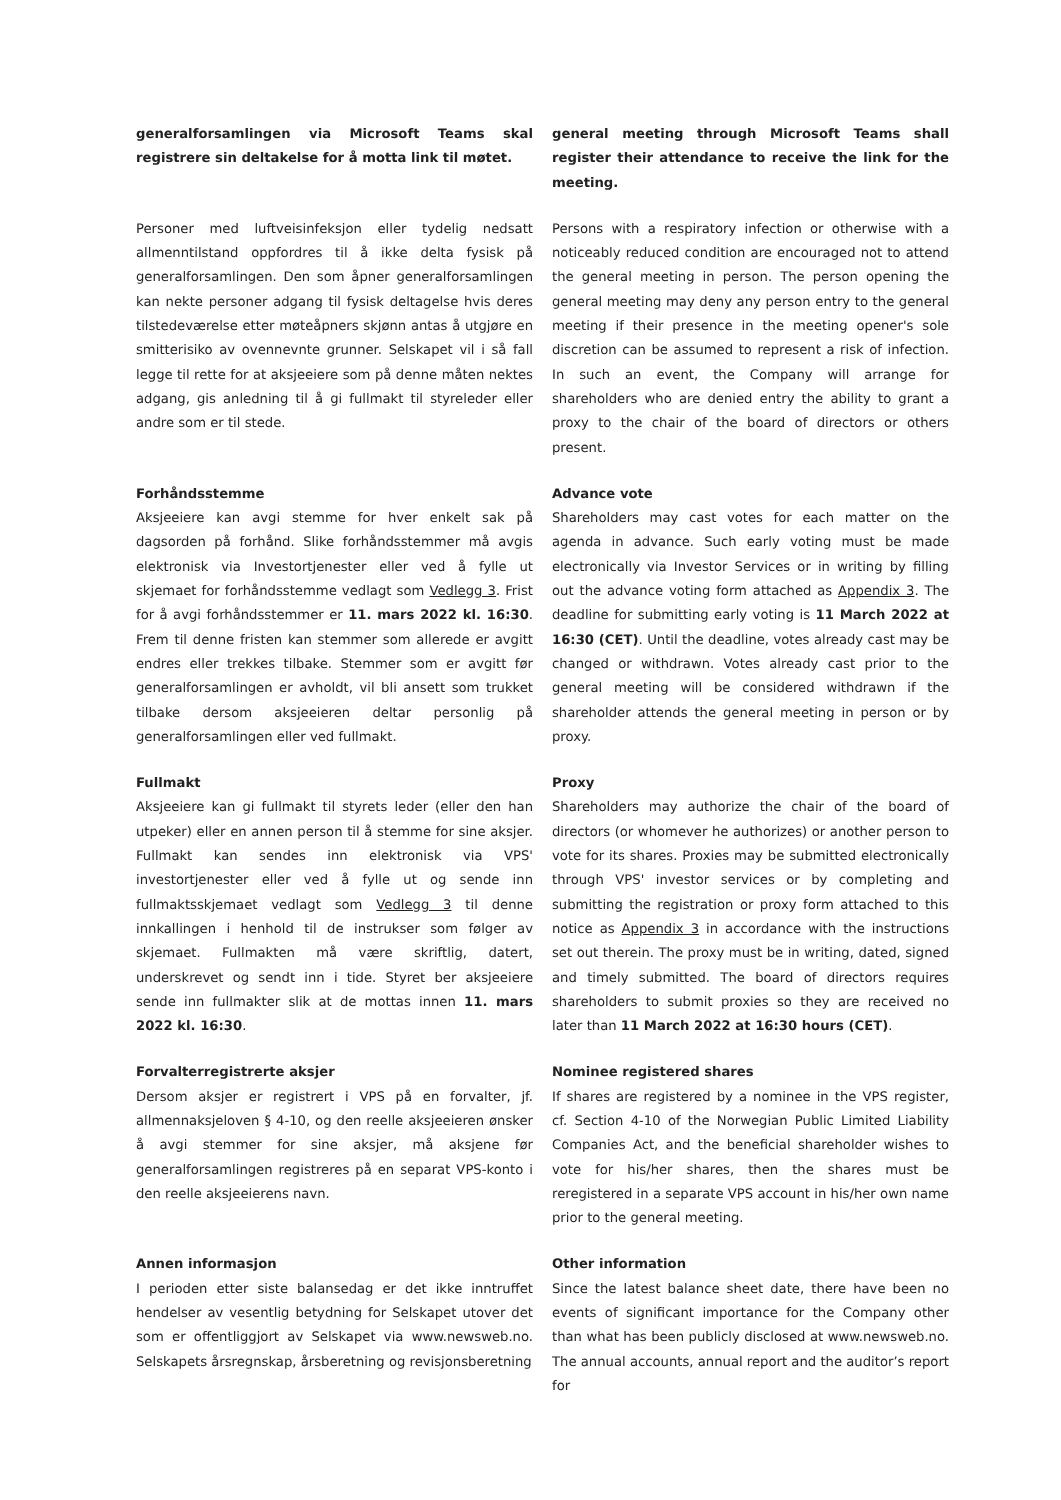generalforsamlingen via Microsoft Teams skal registrere sin deltakelse for å motta link til møtet.
general meeting through Microsoft Teams shall register their attendance to receive the link for the meeting.
Personer med luftveisinfeksjon eller tydelig nedsatt allmenntilstand oppfordres til å ikke delta fysisk på generalforsamlingen. Den som åpner generalforsamlingen kan nekte personer adgang til fysisk deltagelse hvis deres tilstedeværelse etter møteåpners skjønn antas å utgjøre en smitterisiko av ovennevnte grunner. Selskapet vil i så fall legge til rette for at aksjeeiere som på denne måten nektes adgang, gis anledning til å gi fullmakt til styreleder eller andre som er til stede.
Persons with a respiratory infection or otherwise with a noticeably reduced condition are encouraged not to attend the general meeting in person. The person opening the general meeting may deny any person entry to the general meeting if their presence in the meeting opener's sole discretion can be assumed to represent a risk of infection. In such an event, the Company will arrange for shareholders who are denied entry the ability to grant a proxy to the chair of the board of directors or others present.
Forhåndsstemme
Aksjeeiere kan avgi stemme for hver enkelt sak på dagsorden på forhånd. Slike forhåndsstemmer må avgis elektronisk via Investortjenester eller ved å fylle ut skjemaet for forhåndsstemme vedlagt som Vedlegg 3. Frist for å avgi forhåndsstemmer er 11. mars 2022 kl. 16:30. Frem til denne fristen kan stemmer som allerede er avgitt endres eller trekkes tilbake. Stemmer som er avgitt før generalforsamlingen er avholdt, vil bli ansett som trukket tilbake dersom aksjeeieren deltar personlig på generalforsamlingen eller ved fullmakt.
Advance vote
Shareholders may cast votes for each matter on the agenda in advance. Such early voting must be made electronically via Investor Services or in writing by filling out the advance voting form attached as Appendix 3. The deadline for submitting early voting is 11 March 2022 at 16:30 (CET). Until the deadline, votes already cast may be changed or withdrawn. Votes already cast prior to the general meeting will be considered withdrawn if the shareholder attends the general meeting in person or by proxy.
Fullmakt
Aksjeeiere kan gi fullmakt til styrets leder (eller den han utpeker) eller en annen person til å stemme for sine aksjer. Fullmakt kan sendes inn elektronisk via VPS' investortjenester eller ved å fylle ut og sende inn fullmaktsskjemaet vedlagt som Vedlegg 3 til denne innkallingen i henhold til de instrukser som følger av skjemaet. Fullmakten må være skriftlig, datert, underskrevet og sendt inn i tide. Styret ber aksjeeiere sende inn fullmakter slik at de mottas innen 11. mars 2022 kl. 16:30.
Proxy
Shareholders may authorize the chair of the board of directors (or whomever he authorizes) or another person to vote for its shares. Proxies may be submitted electronically through VPS' investor services or by completing and submitting the registration or proxy form attached to this notice as Appendix 3 in accordance with the instructions set out therein. The proxy must be in writing, dated, signed and timely submitted. The board of directors requires shareholders to submit proxies so they are received no later than 11 March 2022 at 16:30 hours (CET).
Forvalterregistrerte aksjer
Dersom aksjer er registrert i VPS på en forvalter, jf. allmennaksjeloven § 4-10, og den reelle aksjeeieren ønsker å avgi stemmer for sine aksjer, må aksjene før generalforsamlingen registreres på en separat VPS-konto i den reelle aksjeeierens navn.
Nominee registered shares
If shares are registered by a nominee in the VPS register, cf. Section 4-10 of the Norwegian Public Limited Liability Companies Act, and the beneficial shareholder wishes to vote for his/her shares, then the shares must be reregistered in a separate VPS account in his/her own name prior to the general meeting.
Annen informasjon
I perioden etter siste balansedag er det ikke inntruffet hendelser av vesentlig betydning for Selskapet utover det som er offentliggjort av Selskapet via www.newsweb.no. Selskapets årsregnskap, årsberetning og revisjonsberetning
Other information
Since the latest balance sheet date, there have been no events of significant importance for the Company other than what has been publicly disclosed at www.newsweb.no. The annual accounts, annual report and the auditor’s report for